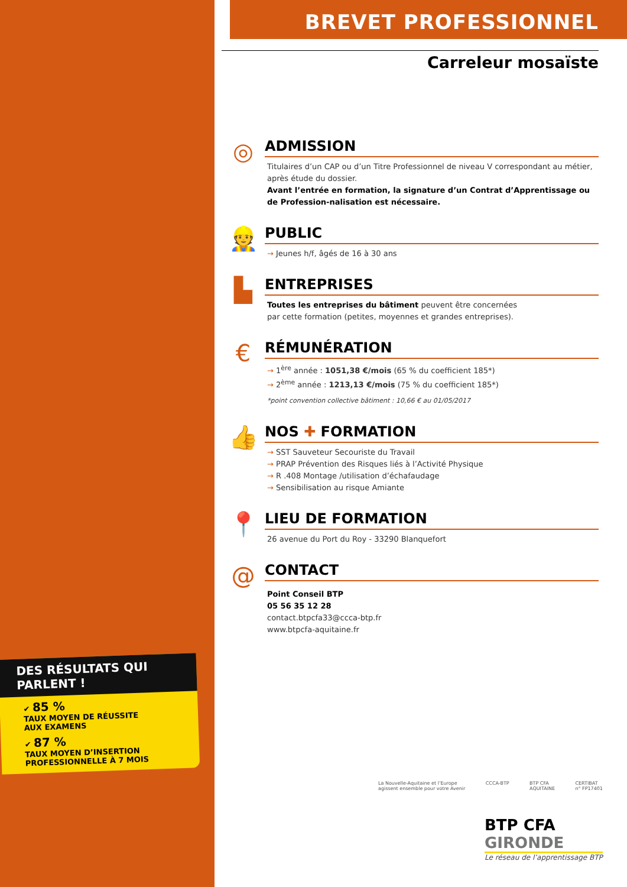BREVET PROFESSIONNEL
Carreleur mosaïste
◎
ADMISSION
Titulaires d’un CAP ou d’un Titre Professionnel de niveau V correspondant au métier, après étude du dossier.
Avant l’entrée en formation, la signature d’un Contrat d’Apprentissage ou de Profession-nalisation est nécessaire.
👷
PUBLIC
→ Jeunes h/f, âgés de 16 à 30 ans
▙
ENTREPRISES
Toutes les entreprises du bâtiment peuvent être concernées
par cette formation (petites, moyennes et grandes entreprises).
€
RÉMUNÉRATION
→ 1<sup>ère</sup> année : 1051,38 €/mois (65 % du coefficient 185*)
→ 2<sup>ème</sup> année : 1213,13 €/mois (75 % du coefficient 185*)
*point convention collective bâtiment : 10,66 € au 01/05/2017
👍
NOS ✚ FORMATION
→ SST Sauveteur Secouriste du Travail
→ PRAP Prévention des Risques liés à l’Activité Physique
→ R .408 Montage /utilisation d’échafaudage
→ Sensibilisation au risque Amiante
📍
LIEU DE FORMATION
26 avenue du Port du Roy - 33290 Blanquefort
@
CONTACT
Point Conseil BTP
05 56 35 12 28
contact.btpcfa33@ccca-btp.fr
www.btpcfa-aquitaine.fr
DES RÉSULTATS QUI PARLENT !
✔ 85 %
TAUX MOYEN DE RÉUSSITE
AUX EXAMENS
✔ 87 %
TAUX MOYEN D’INSERTION
PROFESSIONNELLE À 7 MOIS
La Nouvelle-Aquitaine et l’Europe
agissent ensemble pour votre Avenir CCCA-BTP BTP CFA
AQUITAINE CERTIBAT
n° FP17401
BTP CFA
GIRONDE
Le réseau de l’apprentissage BTP